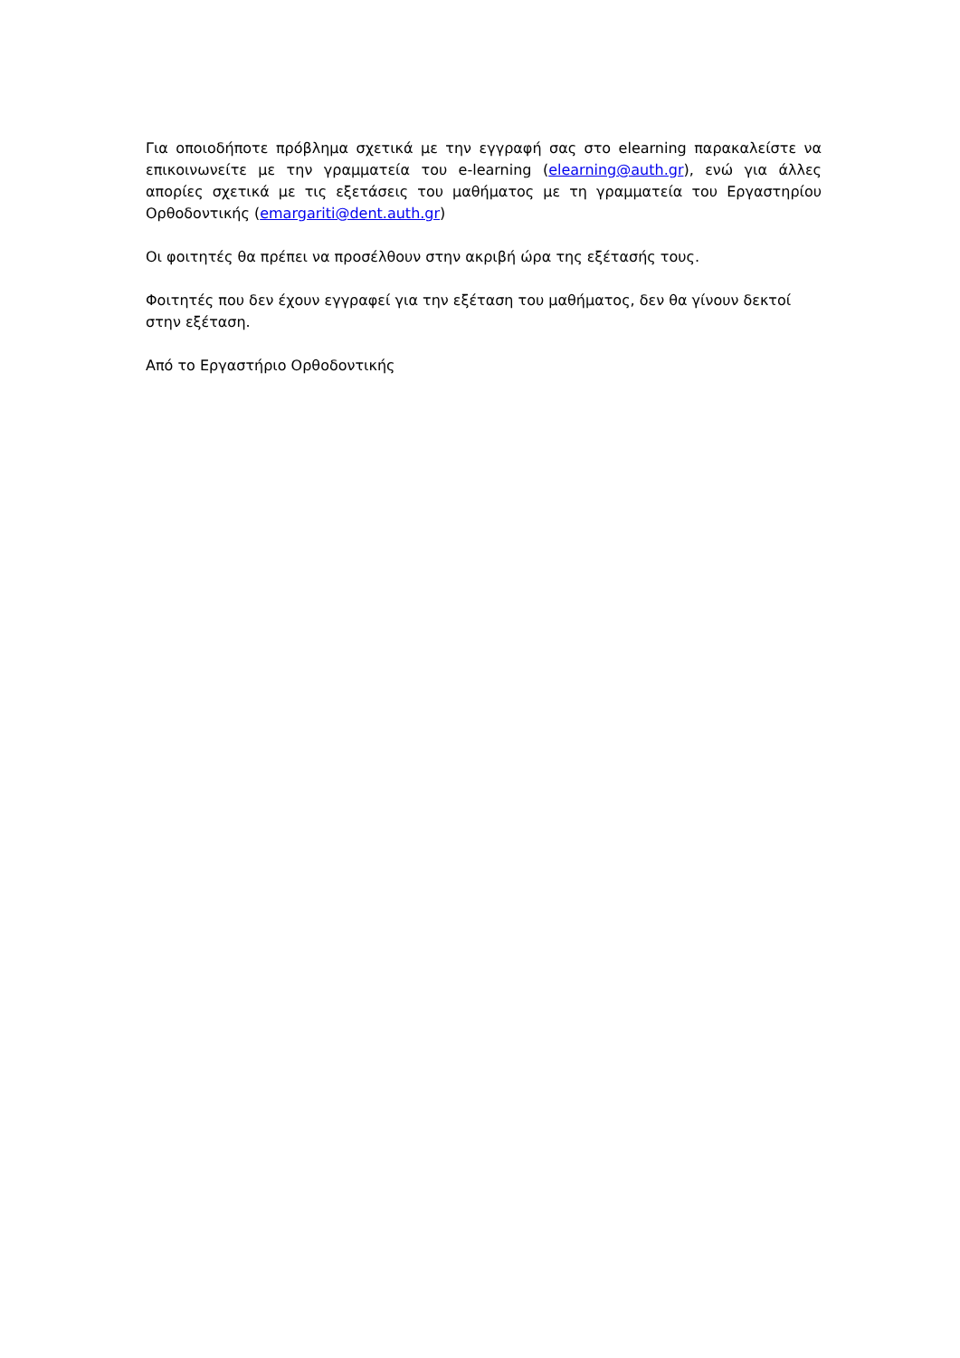Για οποιοδήποτε πρόβλημα σχετικά με την εγγραφή σας στο elearning παρακαλείστε να επικοινωνείτε με την γραμματεία του e-learning (elearning@auth.gr), ενώ για άλλες απορίες σχετικά με τις εξετάσεις του μαθήματος με τη γραμματεία του Εργαστηρίου Ορθοδοντικής (emargariti@dent.auth.gr)
Οι φοιτητές θα πρέπει να προσέλθουν στην ακριβή ώρα της εξέτασής τους.
Φοιτητές που δεν έχουν εγγραφεί για την εξέταση του μαθήματος, δεν θα γίνουν δεκτοί στην εξέταση.
Από το Εργαστήριο Ορθοδοντικής